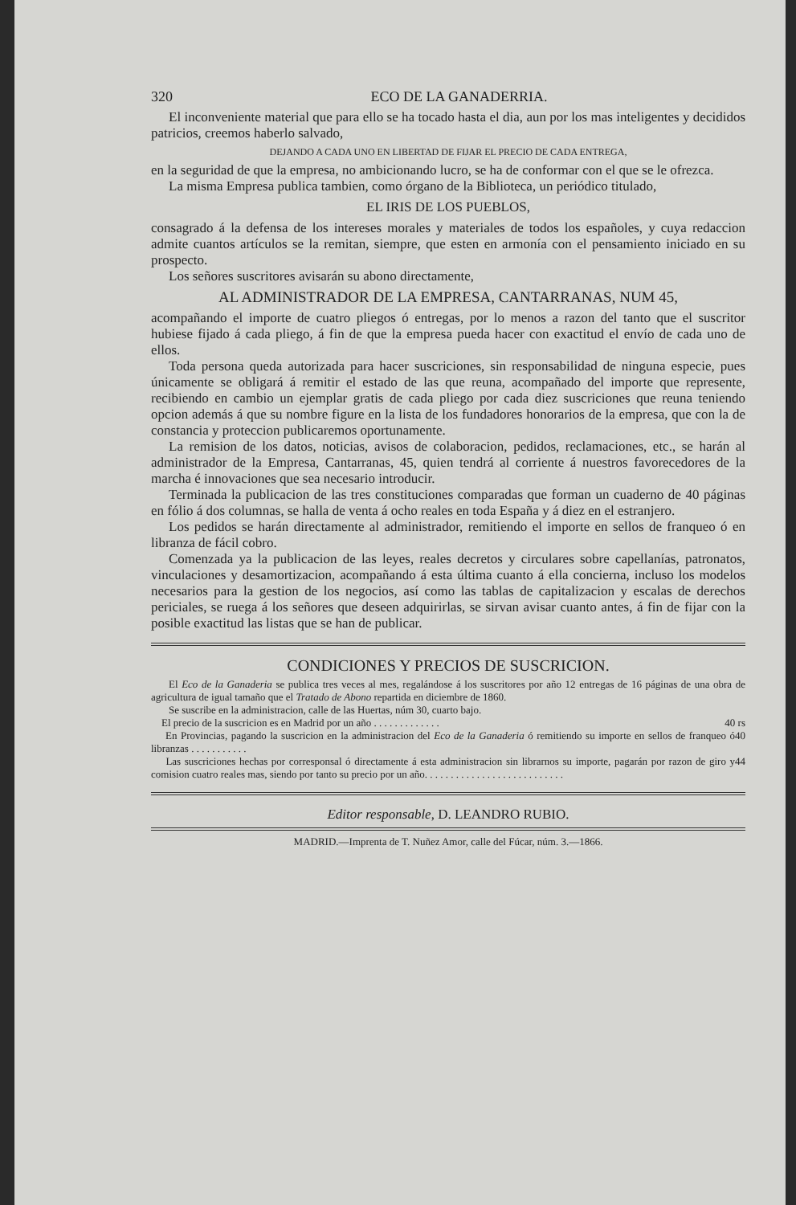320 ECO DE LA GANADERRIA.
El inconveniente material que para ello se ha tocado hasta el dia, aun por los mas inteligentes y decididos patricios, creemos haberlo salvado,
DEJANDO A CADA UNO EN LIBERTAD DE FIJAR EL PRECIO DE CADA ENTREGA,
en la seguridad de que la empresa, no ambicionando lucro, se ha de conformar con el que se le ofrezca.
La misma Empresa publica tambien, como órgano de la Biblioteca, un periódico titulado,
EL IRIS DE LOS PUEBLOS,
consagrado á la defensa de los intereses morales y materiales de todos los españoles, y cuya redaccion admite cuantos artículos se la remitan, siempre, que esten en armonía con el pensamiento iniciado en su prospecto.
Los señores suscritores avisarán su abono directamente,
AL ADMINISTRADOR DE LA EMPRESA, CANTARRANAS, NUM 45,
acompañando el importe de cuatro pliegos ó entregas, por lo menos a razon del tanto que el suscritor hubiese fijado á cada pliego, á fin de que la empresa pueda hacer con exactitud el envío de cada uno de ellos.
Toda persona queda autorizada para hacer suscriciones, sin responsabilidad de ninguna especie, pues únicamente se obligará á remitir el estado de las que reuna, acompañado del importe que represente, recibiendo en cambio un ejemplar gratis de cada pliego por cada diez suscriciones que reuna teniendo opcion además á que su nombre figure en la lista de los fundadores honorarios de la empresa, que con la de constancia y proteccion publicaremos oportunamente.
La remision de los datos, noticias, avisos de colaboracion, pedidos, reclamaciones, etc., se harán al administrador de la Empresa, Cantarranas, 45, quien tendrá al corriente á nuestros favorecedores de la marcha é innovaciones que sea necesario introducir.
Terminada la publicacion de las tres constituciones comparadas que forman un cuaderno de 40 páginas en fólio á dos columnas, se halla de venta á ocho reales en toda España y á diez en el estranjero.
Los pedidos se harán directamente al administrador, remitiendo el importe en sellos de franqueo ó en libranza de fácil cobro.
Comenzada ya la publicacion de las leyes, reales decretos y circulares sobre capellanías, patronatos, vinculaciones y desamortizacion, acompañando á esta última cuanto á ella concierna, incluso los modelos necesarios para la gestion de los negocios, así como las tablas de capitalizacion y escalas de derechos periciales, se ruega á los señores que deseen adquirirlas, se sirvan avisar cuanto antes, á fin de fijar con la posible exactitud las listas que se han de publicar.
CONDICIONES Y PRECIOS DE SUSCRICION.
El Eco de la Ganaderia se publica tres veces al mes, regalándose á los suscritores por año 12 entregas de 16 páginas de una obra de agricultura de igual tamaño que el Tratado de Abono repartida en diciembre de 1860.
Se suscribe en la administracion, calle de las Huertas, núm 30, cuarto bajo.
El precio de la suscricion es en Madrid por un año . . . . . . . . . . . . . 40 rs
En Provincias, pagando la suscricion en la administracion del Eco de la Ganaderia ó remitiendo su importe en sellos de franqueo ó libranzas . . . . . . . . . . . 40
Las suscriciones hechas por corresponsal ó directamente á esta administracion sin librarnos su importe, pagarán por razon de giro y comision cuatro reales mas, siendo por tanto su precio por un año. . . . . . . . . . . . . . . . . . . . . . . . . . . 44
Editor responsable, D. LEANDRO RUBIO.
MADRID.—Imprenta de T. Nuñez Amor, calle del Fúcar, núm. 3.—1866.